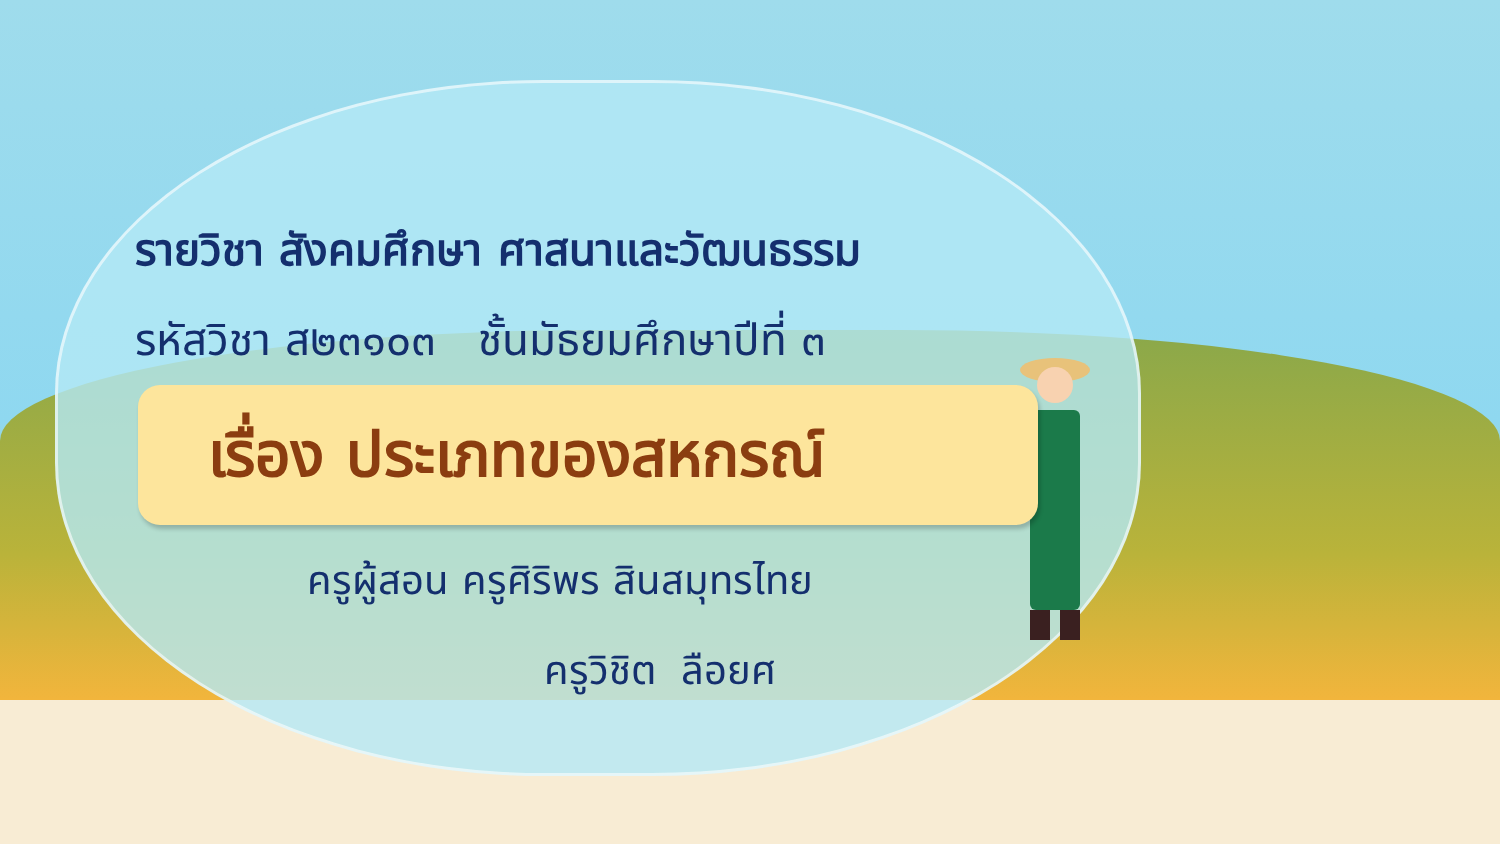รายวิชา สังคมศึกษา ศาสนาและวัฒนธรรม
รหัสวิชา ส๒๓๑๐๓ ชั้นมัธยมศึกษาปีที่ ๓
เรื่อง ประเภทของสหกรณ์
ครูผู้สอน ครูศิริพร สินสมุทรไทย
ครูวิชิต ลือยศ